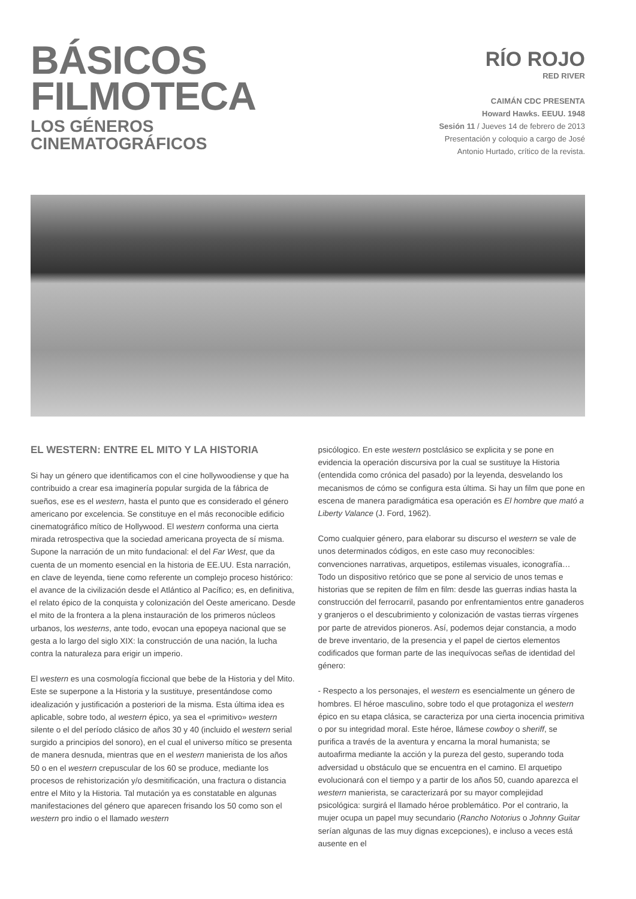BÁSICOS
FILMOTECA
LOS GÉNEROS
CINEMATOGRÁFICOS
RÍO ROJO
RED RIVER
CAIMÁN CDC PRESENTA
Howard Hawks. EEUU. 1948
Sesión 11 / Jueves 14 de febrero de 2013
Presentación y coloquio a cargo de José
Antonio Hurtado, crítico de la revista.
EL WESTERN: ENTRE EL MITO Y LA HISTORIA
Si hay un género que identificamos con el cine hollywoodiense y que ha contribuido a crear esa imaginería popular surgida de la fábrica de sueños, ese es el western, hasta el punto que es considerado el género americano por excelencia. Se constituye en el más reconocible edificio cinematográfico mítico de Hollywood. El western conforma una cierta mirada retrospectiva que la sociedad americana proyecta de sí misma. Supone la narración de un mito fundacional: el del Far West, que da cuenta de un momento esencial en la historia de EE.UU. Esta narración, en clave de leyenda, tiene como referente un complejo proceso histórico: el avance de la civilización desde el Atlántico al Pacífico; es, en definitiva, el relato épico de la conquista y colonización del Oeste americano. Desde el mito de la frontera a la plena instauración de los primeros núcleos urbanos, los westerns, ante todo, evocan una epopeya nacional que se gesta a lo largo del siglo XIX: la construcción de una nación, la lucha contra la naturaleza para erigir un imperio.
El western es una cosmología ficcional que bebe de la Historia y del Mito. Este se superpone a la Historia y la sustituye, presentándose como idealización y justificación a posteriori de la misma. Esta última idea es aplicable, sobre todo, al western épico, ya sea el «primitivo» western silente o el del período clásico de años 30 y 40 (incluido el western serial surgido a principios del sonoro), en el cual el universo mítico se presenta de manera desnuda, mientras que en el western manierista de los años 50 o en el western crepuscular de los 60 se produce, mediante los procesos de rehistorización y/o desmitificación, una fractura o distancia entre el Mito y la Historia. Tal mutación ya es constatable en algunas manifestaciones del género que aparecen frisando los 50 como son el western pro indio o el llamado western
psicólogico. En este western postclásico se explicita y se pone en evidencia la operación discursiva por la cual se sustituye la Historia (entendida como crónica del pasado) por la leyenda, desvelando los mecanismos de cómo se configura esta última. Si hay un film que pone en escena de manera paradigmática esa operación es El hombre que mató a Liberty Valance (J. Ford, 1962).
Como cualquier género, para elaborar su discurso el western se vale de unos determinados códigos, en este caso muy reconocibles: convenciones narrativas, arquetipos, estilemas visuales, iconografía… Todo un dispositivo retórico que se pone al servicio de unos temas e historias que se repiten de film en film: desde las guerras indias hasta la construcción del ferrocarril, pasando por enfrentamientos entre ganaderos y granjeros o el descubrimiento y colonización de vastas tierras vírgenes por parte de atrevidos pioneros. Así, podemos dejar constancia, a modo de breve inventario, de la presencia y el papel de ciertos elementos codificados que forman parte de las inequívocas señas de identidad del género:
- Respecto a los personajes, el western es esencialmente un género de hombres. El héroe masculino, sobre todo el que protagoniza el western épico en su etapa clásica, se caracteriza por una cierta inocencia primitiva o por su integridad moral. Este héroe, llámese cowboy o sheriff, se purifica a través de la aventura y encarna la moral humanista; se autoafirma mediante la acción y la pureza del gesto, superando toda adversidad u obstáculo que se encuentra en el camino. El arquetipo evolucionará con el tiempo y a partir de los años 50, cuando aparezca el western manierista, se caracterizará por su mayor complejidad psicológica: surgirá el llamado héroe problemático. Por el contrario, la mujer ocupa un papel muy secundario (Rancho Notorius o Johnny Guitar serían algunas de las muy dignas excepciones), e incluso a veces está ausente en el